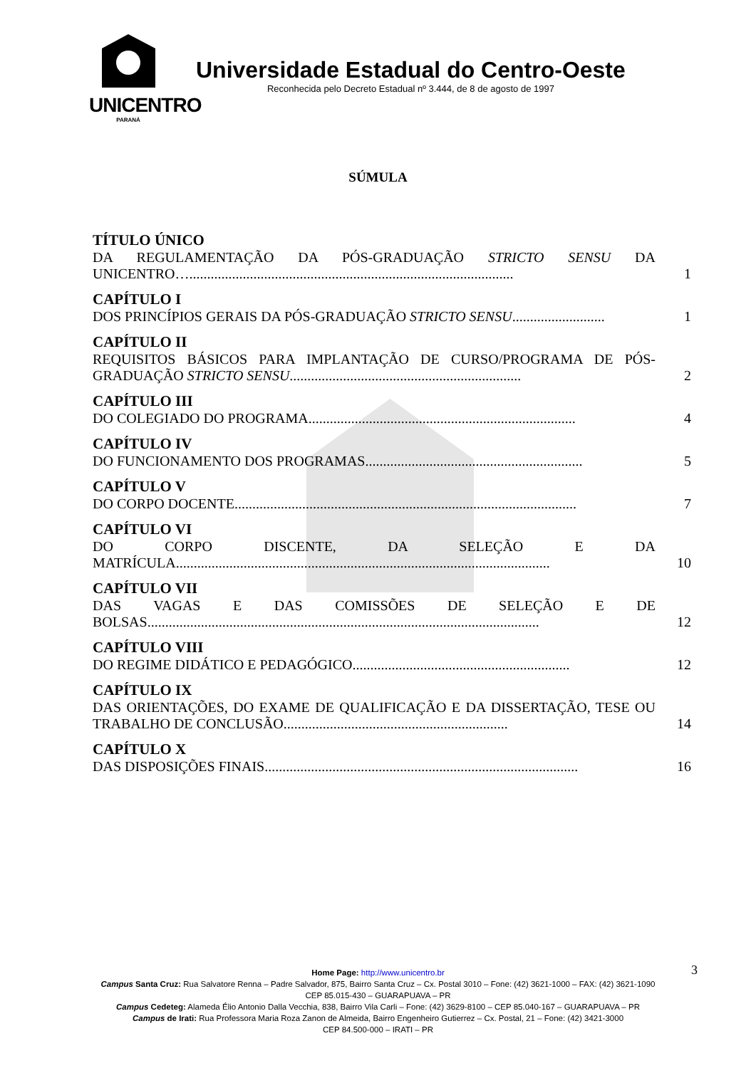UNICENTRO
PARANÁ
Universidade Estadual do Centro-Oeste
Reconhecida pelo Decreto Estadual nº 3.444, de 8 de agosto de 1997
SÚMULA
TÍTULO ÚNICO
DA REGULAMENTAÇÃO DA PÓS-GRADUAÇÃO STRICTO SENSU DA UNICENTRO…........................................................................................... 1
CAPÍTULO I
DOS PRINCÍPIOS GERAIS DA PÓS-GRADUAÇÃO STRICTO SENSU.......................... 1
CAPÍTULO II
REQUISITOS BÁSICOS PARA IMPLANTAÇÃO DE CURSO/PROGRAMA DE PÓS-GRADUAÇÃO STRICTO SENSU................................................................. 2
CAPÍTULO III
DO COLEGIADO DO PROGRAMA........................................................................... 4
CAPÍTULO IV
DO FUNCIONAMENTO DOS PROGRAMAS............................................................. 5
CAPÍTULO V
DO CORPO DOCENTE................................................................................................ 7
CAPÍTULO VI
DO CORPO DISCENTE, DA SELEÇÃO E DA MATRÍCULA......................................................................................................... 10
CAPÍTULO VII
DAS VAGAS E DAS COMISSÕES DE SELEÇÃO E DE BOLSAS.............................................................................................................. 12
CAPÍTULO VIII
DO REGIME DIDÁTICO E PEDAGÓGICO............................................................. 12
CAPÍTULO IX
DAS ORIENTAÇÕES, DO EXAME DE QUALIFICAÇÃO E DA DISSERTAÇÃO, TESE OU TRABALHO DE CONCLUSÃO............................................................... 14
CAPÍTULO X
DAS DISPOSIÇÕES FINAIS........................................................................................ 16
3
Home Page: http://www.unicentro.br
Campus Santa Cruz: Rua Salvatore Renna – Padre Salvador, 875, Bairro Santa Cruz – Cx. Postal 3010 – Fone: (42) 3621-1000 – FAX: (42) 3621-1090
CEP 85.015-430 – GUARAPUAVA – PR
Campus Cedeteg: Alameda Élio Antonio Dalla Vecchia, 838, Bairro Vila Carli – Fone: (42) 3629-8100 – CEP 85.040-167 – GUARAPUAVA – PR
Campus de Irati: Rua Professora Maria Roza Zanon de Almeida, Bairro Engenheiro Gutierrez – Cx. Postal, 21 – Fone: (42) 3421-3000
CEP 84.500-000 – IRATI – PR